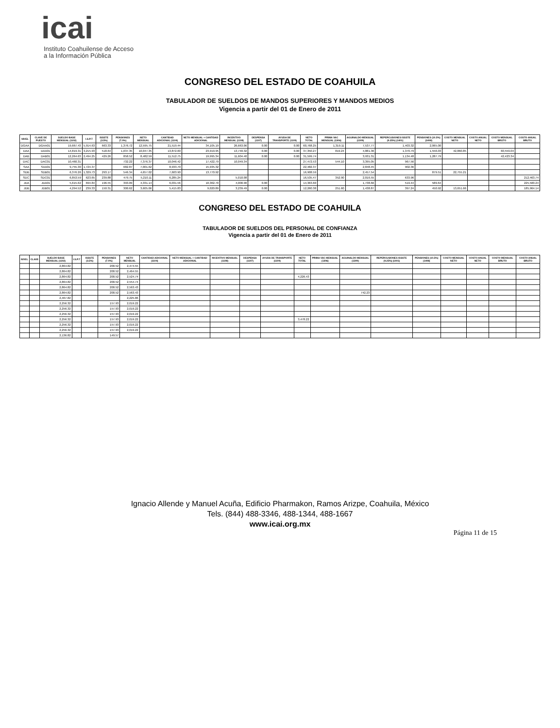icai
Instituto Coahuilense de Acceso
a la Información Pública
CONGRESO DEL ESTADO DE COAHUILA
TABULADOR DE SUELDOS DE MANDOS SUPERIORES Y MANDOS MEDIOS
Vigencia a partir del 01 de Enero de 2011
| NIVEL | CLAVE DE PUESTO | SUELDO BASE MENSUAL (1102) | I.S.P.T | ISSSTE (3.5%) | PENSIONES (7.0%) | NETO MENSUAL | CANTIDAD ADICIONAL (1104) | NETO MENSUAL + CANTIDAD ADICIONAL | INCENTIVO MENSUAL (1108) | DESPENSA (1107) | AYUDA DE TRANSPORTE (1109) | NETO TOTAL | PRIMA VAC MENSUAL (1306) | AGUINALDO MENSUAL (1309) | REPERCUSIONES ISSSTE (9.25%) (1401) | PENSIONES (10.5%) (1408) | COSTO MENSUAL NETO | COSTO ANUAL NETO | COSTO MENSUAL BRUTO | COSTO ANUAL BRUTO |
| --- | --- | --- | --- | --- | --- | --- | --- | --- | --- | --- | --- | --- | --- | --- | --- | --- | --- | --- | --- | --- |
| DGAA | DGAA01 | 19,667.43 | 5,914.63 | 663.33 | 1,376.72 | 12,595.75 | 21,519.44 | 34,105.19 | 26,663.06 | 0.00 | 0.00 | 60,768.25 | 1,319.11 | 7,537.77 | 1,403.32 | 2,065.00 | | | | |
| DAA | DAA01 | 14,819.31 | 3,215.93 | 518.64 | 1,037.35 | 10,047.35 | 13,872.60 | 23,919.95 | 13,740.32 | 0.00 | 0.00 | 37,350.27 | 819.24 | 4,881.36 | 1,370.79 | 1,556.03 | 42,860.85 | | 60,559.04 | |
| DAB | DAB01 | 12,264.63 | 2,494.25 | 429.26 | 858.52 | 8,482.59 | 11,512.75 | 19,995.34 | 11,604.40 | 0.00 | 0.00 | 31,599.74 | | 3,931.31 | 1,134.48 | 1,287.79 | | | 42,423.34 | |
| DAC | DAC01 | 10,460.31 | | | 732.22 | 7,376.37 | 10,046.42 | 17,422.79 | 10,049.34 | | | 27,472.53 | 544.10 | 3,395.05 | 967.56 | | | | | |
| SAA | SAA01 | 9,755.30 | 1,724.37 | | 682.87 | 7,001.62 | 8,933.70 | 15,935.32 | | | | 22,482.37 | | 2,848.45 | 902.36 | | | | | |
| SDB | SDB01 | 6,376.26 | 1,329.73 | 293.17 | 546.34 | 4,657.02 | 7,603.90 | 13,770.92 | | | | 16,908.59 | | 2,457.54 | | 879.51 | 22,755.21 | | | |
| SDC | SDC01 | 6,853.59 | 623.65 | 239.88 | 479.75 | 5,210.11 | 6,285.24 | | 5,010.08 | | | 16,535.47 | 352.90 | 2,016.55 | 633.96 | | | | | 212,463.74 |
| JDA | JDA01 | 5,615.62 | 694.84 | 196.55 | 393.09 | 4,331.14 | 6,031.56 | 10,362.70 | 4,000.90 | 0.00 | | 14,363.60 | | 1,738.66 | 519.44 | 589.64 | | | | 225,500.24 |
| JDB | JDB01 | 4,294.52 | 239.33 | 150.31 | 300.62 | 3,605.06 | 5,415.83 | 9,020.89 | 3,239.49 | 0.00 | | 12,260.38 | 251.60 | 1,438.87 | 397.24 | 450.92 | 13,651.66 | | | 185,964.14 |
CONGRESO DEL ESTADO DE COAHUILA
TABULADOR DE SUELDOS DEL PERSONAL DE CONFIANZA
Vigencia a partir del 01 de Enero de 2011
| NIVEL | CLAVE | SUELDO BASE MENSUAL (1102) | I.S.P.T | ISSSTE (3.5%) | PENSIONES (7.0%) | NETO MENSUAL | CANTIDAD ADICIONAL (1104) | NETO MENSUAL + CANTIDAD ADICIONAL | INCENTIVO MENSUAL (1108) | DESPENSA (1107) | AYUDA DE TRANSPORTE (1109) | NETO TOTAL | PRIMA VAC MENSUAL (1306) | AGUINALDO MENSUAL (1309) | REPERCUSIONES ISSSTE (9.25%) (1401) | PENSIONES (10.5%) (1408) | COSTO MENSUAL NETO | COSTO ANUAL NETO | COSTO MENSUAL BRUTO | COSTO ANUAL BRUTO |
| --- | --- | --- | --- | --- | --- | --- | --- | --- | --- | --- | --- | --- | --- | --- | --- | --- | --- | --- | --- | --- |
| | | 2,864.82 | | | 200.52 | 2,474.55 | | | | | | | | | | | | | | |
| | | 2,864.82 | | | 200.52 | 2,464.55 | | | | | | | | | | | | | | |
| | | 2,864.82 | | | 200.52 | 2,524.74 | | | | | | 4,226.43 | | | | | | | | |
| | | 2,864.82 | | | 200.52 | 2,554.74 | | | | | | | | | | | | | | |
| | | 2,864.82 | | | 200.52 | 2,563.43 | | | | | | | | | | | | | | |
| | | 2,864.82 | | | 200.52 | 2,563.43 | | | | | | | | 742.23 | | | | | | |
| | | 2,467.82 | | | | 2,225.86 | | | | | | | | | | | | | | |
| | | 2,256.32 | | | 157.93 | 2,019.22 | | | | | | | | | | | | | | |
| | | 2,256.32 | | | 157.93 | 2,019.22 | | | | | | | | | | | | | | |
| | | 2,256.32 | | | 157.93 | 2,019.22 | | | | | | | | | | | | | | |
| | | 2,256.32 | | | 157.93 | 2,019.22 | | | | | | 3,478.22 | | | | | | | | |
| | | 2,256.32 | | | 157.93 | 2,019.22 | | | | | | | | | | | | | | |
| | | 2,256.32 | | | 157.93 | 2,019.22 | | | | | | | | | | | | | | |
| | | 2,136.82 | | | 149.57 | | | | | | | | | | | | | | | |
Ignacio Allende y Manuel Acuña, Edificio Pharmakon, Ramos Arizpe, Coahuila, México
Tels. (844) 488-3346, 488-1344, 488-1667
www.icai.org.mx
Página 11 de 15